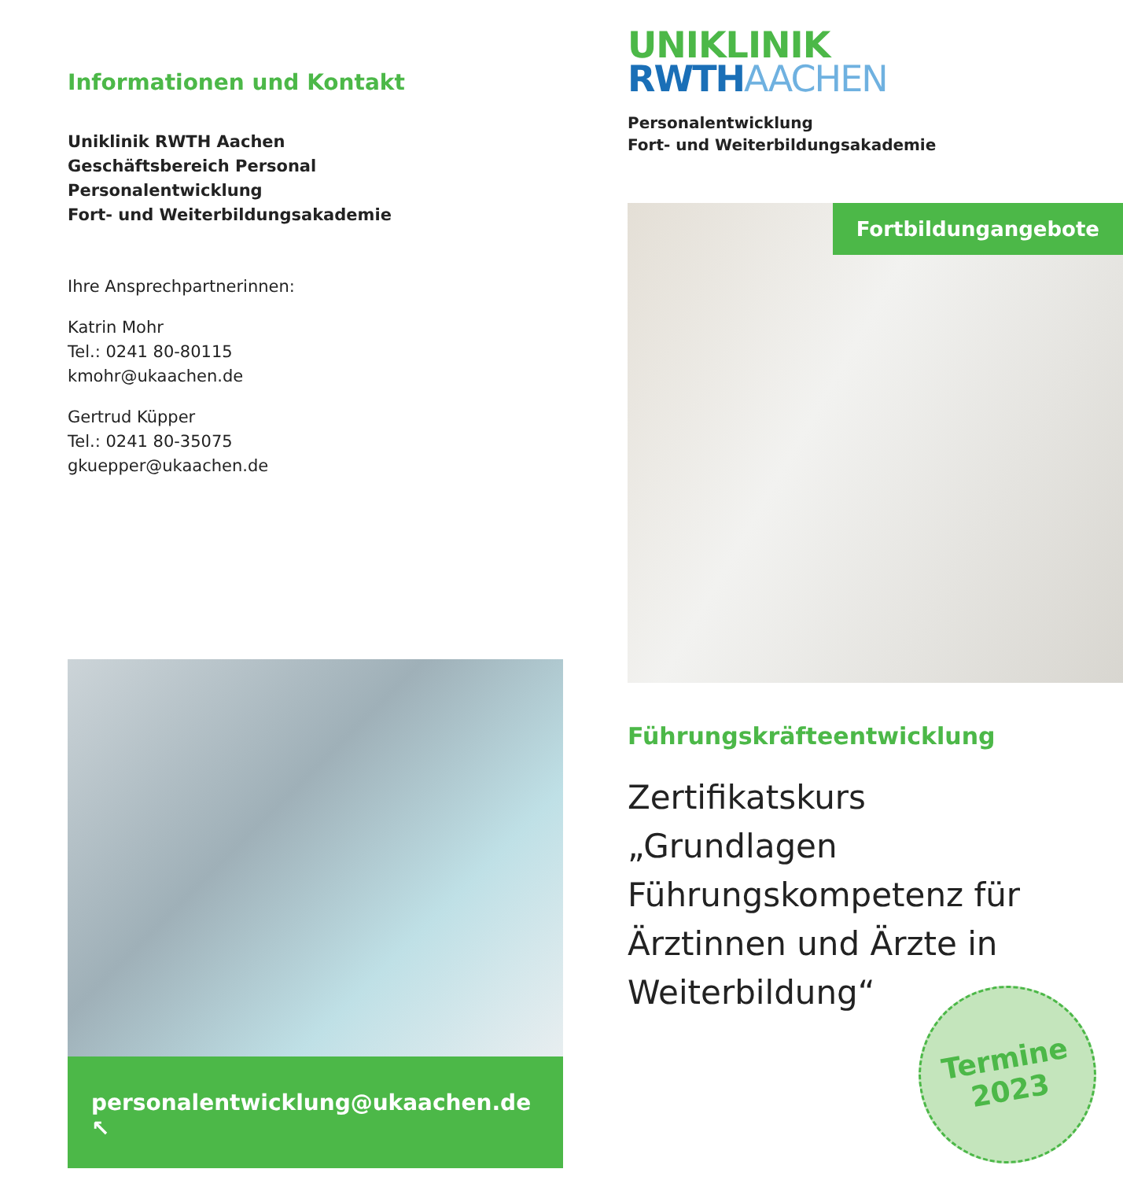Informationen und Kontakt
Uniklinik RWTH Aachen
Geschäftsbereich Personal
Personalentwicklung
Fort- und Weiterbildungsakademie
Ihre Ansprechpartnerinnen:
Katrin Mohr
Tel.: 0241 80-80115
kmohr@ukaachen.de
Gertrud Küpper
Tel.: 0241 80-35075
gkuepper@ukaachen.de
personalentwicklung@ukaachen.de ↖
UNIKLINIK
RWTH AACHEN
Personalentwicklung
Fort- und Weiterbildungsakademie
Fortbildungangebote
Führungskräfteentwicklung
Zertifikatskurs
„Grundlagen
Führungskompetenz für
Ärztinnen und Ärzte in
Weiterbildung“
Termine
2023